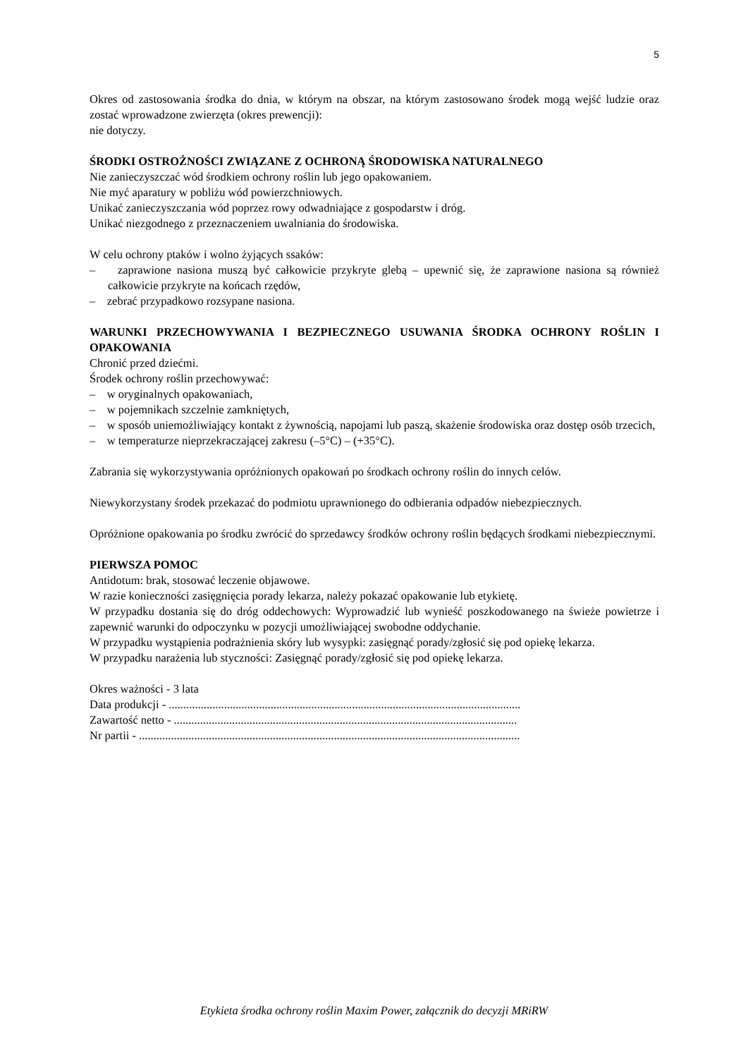5
Okres od zastosowania środka do dnia, w którym na obszar, na którym zastosowano środek mogą wejść ludzie oraz zostać wprowadzone zwierzęta (okres prewencji):
nie dotyczy.
ŚRODKI OSTROŻNOŚCI ZWIĄZANE Z OCHRONĄ ŚRODOWISKA NATURALNEGO
Nie zanieczyszczać wód środkiem ochrony roślin lub jego opakowaniem.
Nie myć aparatury w pobliżu wód powierzchniowych.
Unikać zanieczyszczania wód poprzez rowy odwadniające z gospodarstw i dróg.
Unikać niezgodnego z przeznaczeniem uwalniania do środowiska.
W celu ochrony ptaków i wolno żyjących ssaków:
– zaprawione nasiona muszą być całkowicie przykryte glebą – upewnić się, że zaprawione nasiona są również całkowicie przykryte na końcach rzędów,
– zebrać przypadkowo rozsypane nasiona.
WARUNKI PRZECHOWYWANIA I BEZPIECZNEGO USUWANIA ŚRODKA OCHRONY ROŚLIN I OPAKOWANIA
Chronić przed dziećmi.
Środek ochrony roślin przechowywać:
– w oryginalnych opakowaniach,
– w pojemnikach szczelnie zamkniętych,
– w sposób uniemożliwiający kontakt z żywnością, napojami lub paszą, skażenie środowiska oraz dostęp osób trzecich,
– w temperaturze nieprzekraczającej zakresu (–5°C) – (+35°C).
Zabrania się wykorzystywania opróżnionych opakowań po środkach ochrony roślin do innych celów.
Niewykorzystany środek przekazać do podmiotu uprawnionego do odbierania odpadów niebezpiecznych.
Opróżnione opakowania po środku zwrócić do sprzedawcy środków ochrony roślin będących środkami niebezpiecznymi.
PIERWSZA POMOC
Antidotum: brak, stosować leczenie objawowe.
W razie konieczności zasięgnięcia porady lekarza, należy pokazać opakowanie lub etykietę.
W przypadku dostania się do dróg oddechowych: Wyprowadzić lub wynieść poszkodowanego na świeże powietrze i zapewnić warunki do odpoczynku w pozycji umożliwiającej swobodne oddychanie.
W przypadku wystąpienia podrażnienia skóry lub wysypki: zasięgnąć porady/zgłosić się pod opiekę lekarza.
W przypadku narażenia lub styczności: Zasięgnąć porady/zgłosić się pod opiekę lekarza.
Okres ważności - 3 lata
Data produkcji - .........................................................................................................................
Zawartość netto - ......................................................................................................................
Nr partii - ...................................................................................................................................
Etykieta środka ochrony roślin Maxim Power, załącznik do decyzji MRiRW